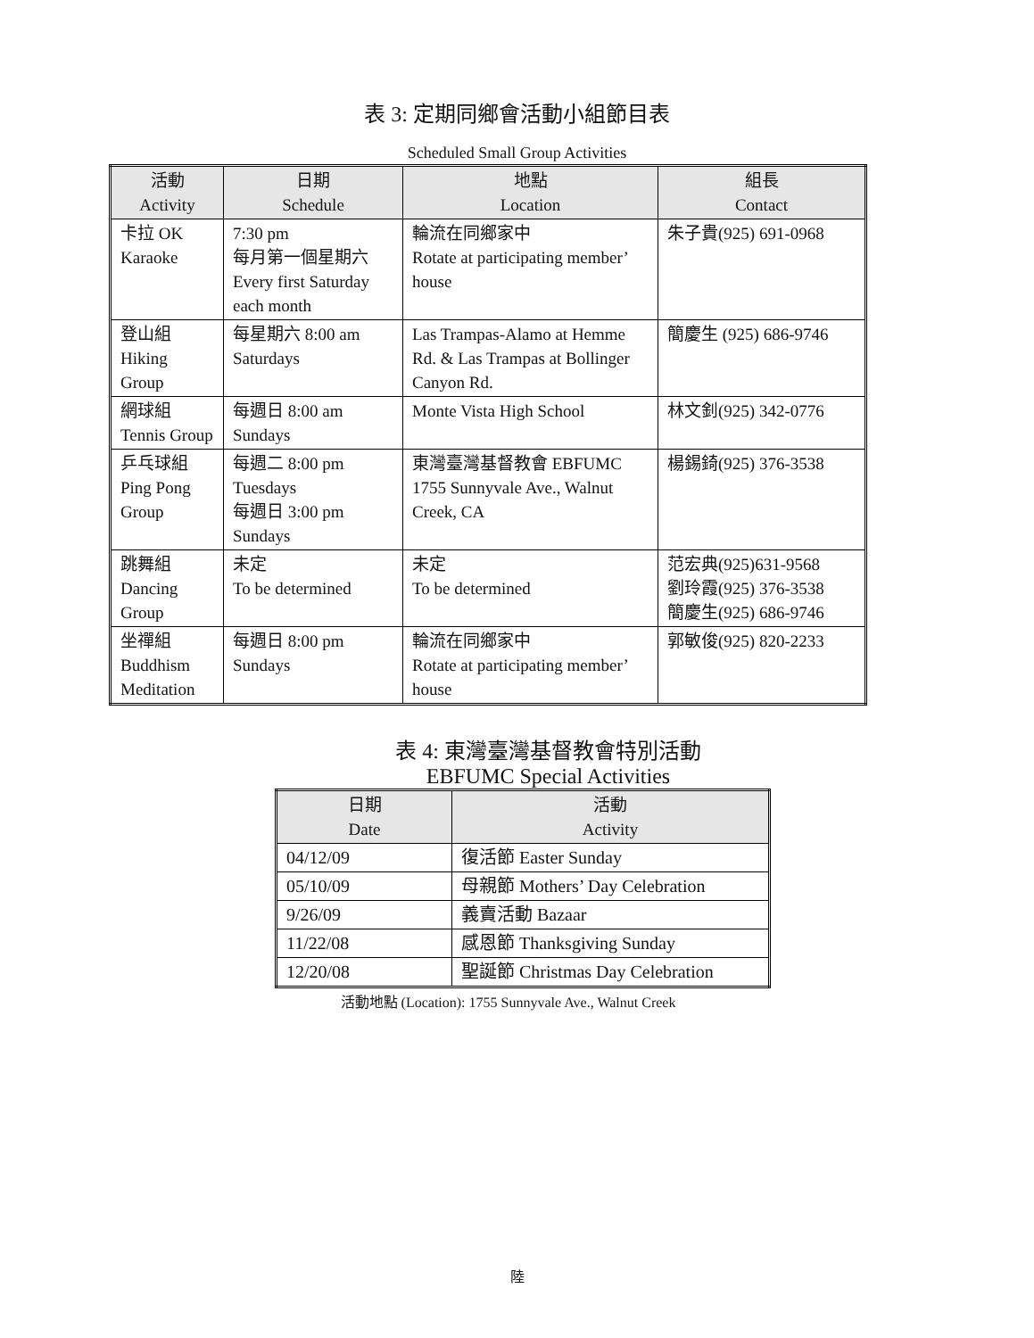表 3: 定期同鄉會活動小組節目表
Scheduled Small Group Activities
| 活動 Activity | 日期 Schedule | 地點 Location | 組長 Contact |
| --- | --- | --- | --- |
| 卡拉 OK Karaoke | 7:30 pm 每月第一個星期六 Every first Saturday each month | 輪流在同鄉家中 Rotate at participating member’ house | 朱子貴(925) 691-0968 |
| 登山組 Hiking Group | 每星期六 8:00 am Saturdays | Las Trampas-Alamo at Hemme Rd. & Las Trampas at Bollinger Canyon Rd. | 簡慶生 (925) 686-9746 |
| 網球組 Tennis Group | 每週日 8:00 am Sundays | Monte Vista High School | 林文釗(925) 342-0776 |
| 乒乓球組 Ping Pong Group | 每週二 8:00 pm Tuesdays 每週日 3:00 pm Sundays | 東灣臺灣基督教會 EBFUMC 1755 Sunnyvale Ave., Walnut Creek, CA | 楊錫錡(925) 376-3538 |
| 跳舞組 Dancing Group | 未定 To be determined | 未定 To be determined | 范宏典(925)631-9568 劉玲霞(925) 376-3538 簡慶生(925) 686-9746 |
| 坐禪組 Buddhism Meditation | 每週日 8:00 pm Sundays | 輪流在同鄉家中 Rotate at participating member’ house | 郭敏俊(925) 820-2233 |
表 4: 東灣臺灣基督教會特別活動
EBFUMC Special Activities
| 日期 Date | 活動 Activity |
| --- | --- |
| 04/12/09 | 復活節 Easter Sunday |
| 05/10/09 | 母親節 Mothers’ Day Celebration |
| 9/26/09 | 義賣活動 Bazaar |
| 11/22/08 | 感恩節 Thanksgiving Sunday |
| 12/20/08 | 聖誕節 Christmas Day Celebration |
活動地點 (Location): 1755 Sunnyvale Ave., Walnut Creek
陸